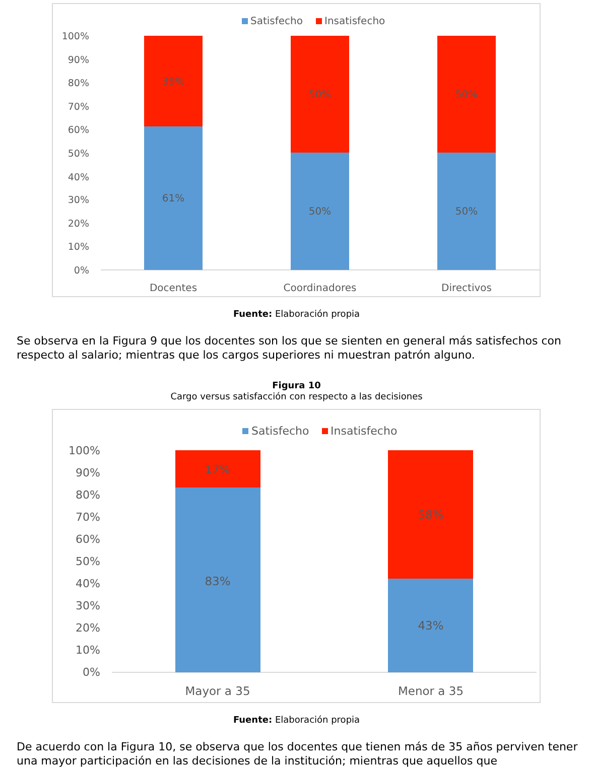Satisfecho
Insatisfecho
100%
90%
80%
70%
60%
50%
40%
30%
20%
10%
0%
39%
61%
50%
50%
50%
50%
Docentes
Coordinadores
Directivos
Fuente: Elaboración propia
Se observa en la Figura 9 que los docentes son los que se sienten en general más satisfechos con respecto al salario; mientras que los cargos superiores ni muestran patrón alguno.
Figura 10
Cargo versus satisfacción con respecto a las decisiones
Satisfecho
Insatisfecho
100%
90%
80%
70%
60%
50%
40%
30%
20%
10%
0%
17%
83%
58%
43%
Mayor a 35
Menor a 35
Fuente: Elaboración propia
De acuerdo con la Figura 10, se observa que los docentes que tienen más de 35 años perviven tener una mayor participación en las decisiones de la institución; mientras que aquellos que